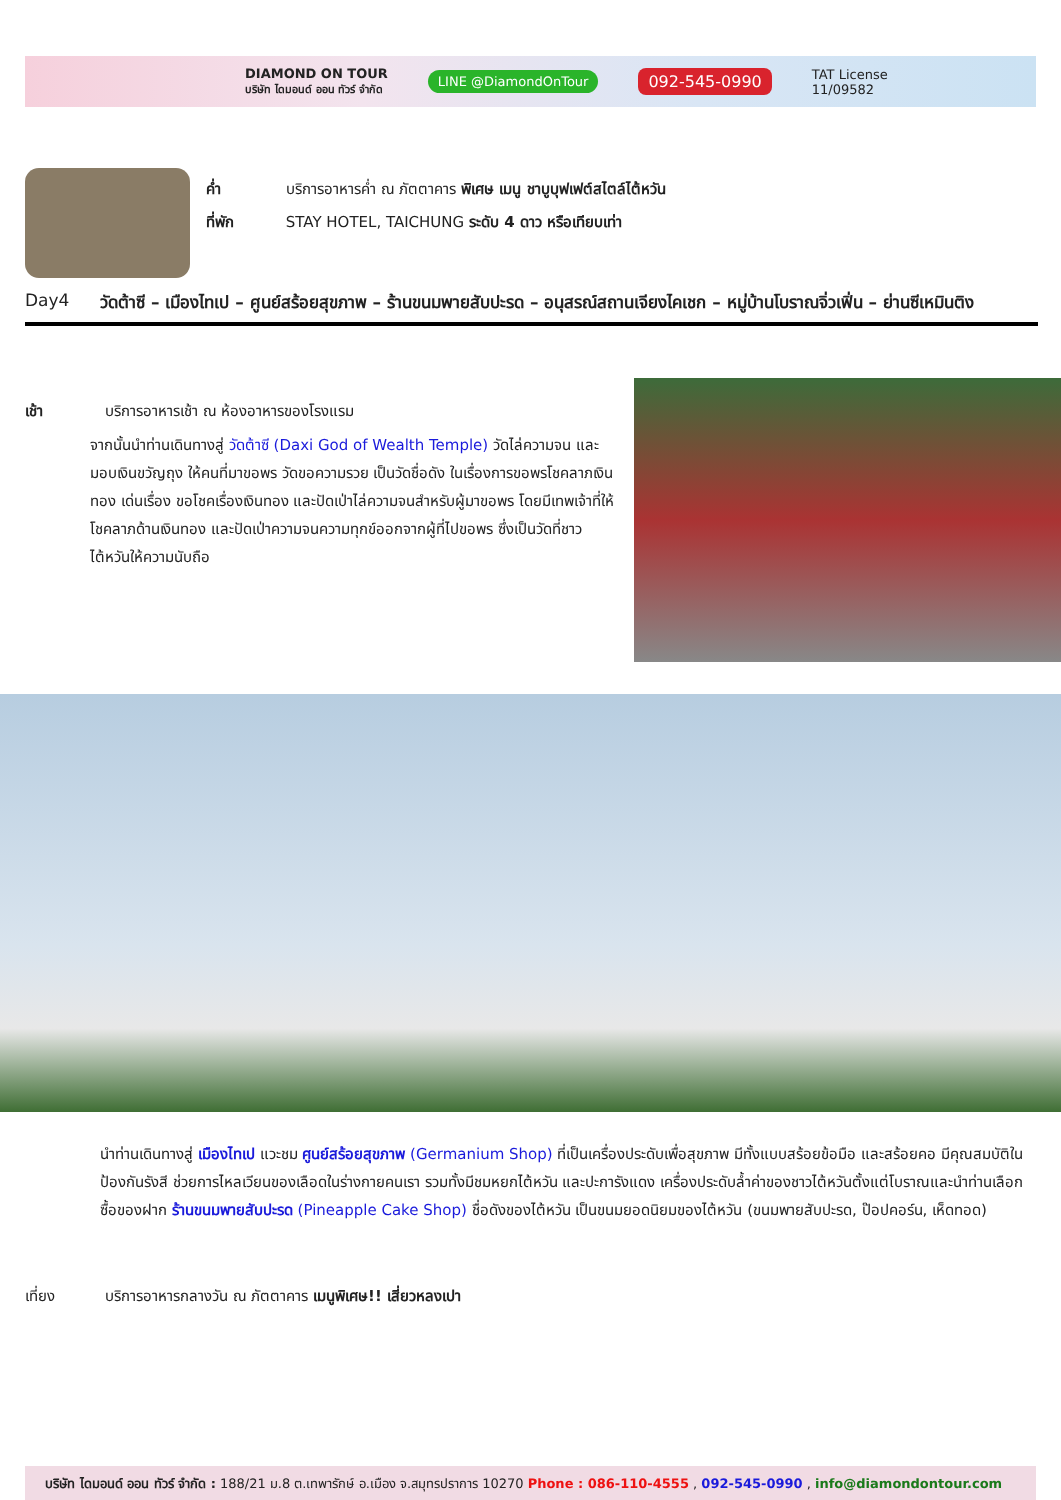DIAMOND ON TOUR
บริษัท ไดมอนด์ ออน ทัวร์ จำกัด LINE @DiamondOnTour 092-545-0990 TAT License
11/09582
ค่ำ บริการอาหารค่ำ ณ ภัตตาคาร พิเศษ เมนู ชาบูบุฟเฟต์สไตล์ไต้หวัน
ที่พัก STAY HOTEL, TAICHUNG ระดับ 4 ดาว หรือเทียบเท่า
Day4 วัดต้าซี – เมืองไทเป – ศูนย์สร้อยสุขภาพ – ร้านขนมพายสับปะรด – อนุสรณ์สถานเจียงไคเชก – หมู่บ้านโบราณจิ่วเฟิ่น – ย่านซีเหมินติง
เช้า บริการอาหารเช้า ณ ห้องอาหารของโรงแรม
จากนั้นนำท่านเดินทางสู่ วัดต้าซี (Daxi God of Wealth Temple) วัดไล่ความจน และมอบเงินขวัญถุง ให้คนที่มาขอพร วัดขอความรวย เป็นวัดชื่อดัง ในเรื่องการขอพรโชคลาภเงินทอง เด่นเรื่อง ขอโชคเรื่องเงินทอง และปัดเป่าไล่ความจนสำหรับผู้มาขอพร โดยมีเทพเจ้าที่ให้โชคลาภด้านเงินทอง และปัดเป่าความจนความทุกข์ออกจากผู้ที่ไปขอพร ซึ่งเป็นวัดที่ชาวไต้หวันให้ความนับถือ
นำท่านเดินทางสู่ เมืองไทเป แวะชม ศูนย์สร้อยสุขภาพ (Germanium Shop) ที่เป็นเครื่องประดับเพื่อสุขภาพ มีทั้งแบบสร้อยข้อมือ และสร้อยคอ มีคุณสมบัติในป้องกันรังสี ช่วยการไหลเวียนของเลือดในร่างกายคนเรา รวมทั้งมีชมหยกไต้หวัน และปะการังแดง เครื่องประดับล้ำค่าของชาวไต้หวันตั้งแต่โบราณและนำท่านเลือกซื้อของฝาก ร้านขนมพายสับปะรด (Pineapple Cake Shop) ชื่อดังของไต้หวัน เป็นขนมยอดนิยมของไต้หวัน (ขนมพายสับปะรด, ป๊อปคอร์น, เห็ดทอด)
เที่ยง บริการอาหารกลางวัน ณ ภัตตาคาร เมนูพิเศษ!! เสี่ยวหลงเปา
บริษัท ไดมอนด์ ออน ทัวร์ จำกัด : 188/21 ม.8 ต.เทพารักษ์ อ.เมือง จ.สมุทรปราการ 10270 Phone : 086-110-4555 , 092-545-0990 , info@diamondontour.com